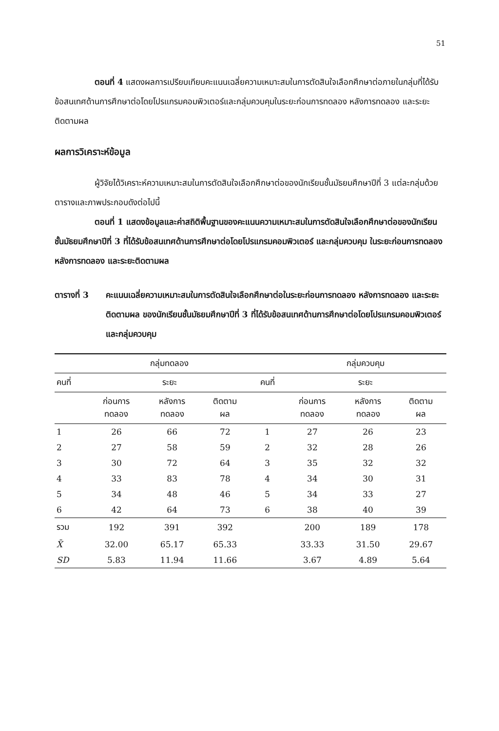51
ตอนที่ 4 แสดงผลการเปรียบเทียบคะแนนเฉลี่ยความเหมาะสมในการตัดสินใจเลือกศึกษาต่อภายในกลุ่มที่ได้รับข้อสนเทศด้านการศึกษาต่อโดยโปรแกรมคอมพิวเตอร์และกลุ่มควบคุมในระยะก่อนการทดลอง หลังการทดลอง และระยะติดตามผล
ผลการวิเคราะห์ข้อมูล
ผู้วิจัยได้วิเคราะห์ความเหมาะสมในการตัดสินใจเลือกศึกษาต่อของนักเรียนชั้นมัธยมศึกษาปีที่ 3 แต่ละกลุ่มด้วยตารางและภาพประกอบดังต่อไปนี้
ตอนที่ 1 แสดงข้อมูลและค่าสถิติพื้นฐานของคะแนนความเหมาะสมในการตัดสินใจเลือกศึกษาต่อของนักเรียนชั้นมัธยมศึกษาปีที่ 3 ที่ได้รับข้อสนเทศด้านการศึกษาต่อโดยโปรแกรมคอมพิวเตอร์ และกลุ่มควบคุม ในระยะก่อนการทดลอง หลังการทดลอง และระยะติดตามผล
ตารางที่ 3 คะแนนเฉลี่ยความเหมาะสมในการตัดสินใจเลือกศึกษาต่อในระยะก่อนการทดลอง หลังการทดลอง และระยะติดตามผล ของนักเรียนชั้นมัธยมศึกษาปีที่ 3 ที่ได้รับข้อสนเทศด้านการศึกษาต่อโดยโปรแกรมคอมพิวเตอร์และกลุ่มควบคุม
| | กลุ่มทดลอง | | | | กลุ่มควบคุม | | |
| --- | --- | --- | --- | --- | --- | --- | --- |
| คนที่ | ระยะ | | | คนที่ | ระยะ | | |
| | ก่อนการ ทดลอง | หลังการ ทดลอง | ติดตาม ผล | | ก่อนการ ทดลอง | หลังการ ทดลอง | ติดตาม ผล |
| 1 | 26 | 66 | 72 | 1 | 27 | 26 | 23 |
| 2 | 27 | 58 | 59 | 2 | 32 | 28 | 26 |
| 3 | 30 | 72 | 64 | 3 | 35 | 32 | 32 |
| 4 | 33 | 83 | 78 | 4 | 34 | 30 | 31 |
| 5 | 34 | 48 | 46 | 5 | 34 | 33 | 27 |
| 6 | 42 | 64 | 73 | 6 | 38 | 40 | 39 |
| รวม | 192 | 391 | 392 | | 200 | 189 | 178 |
| X̄ | 32.00 | 65.17 | 65.33 | | 33.33 | 31.50 | 29.67 |
| SD | 5.83 | 11.94 | 11.66 | | 3.67 | 4.89 | 5.64 |